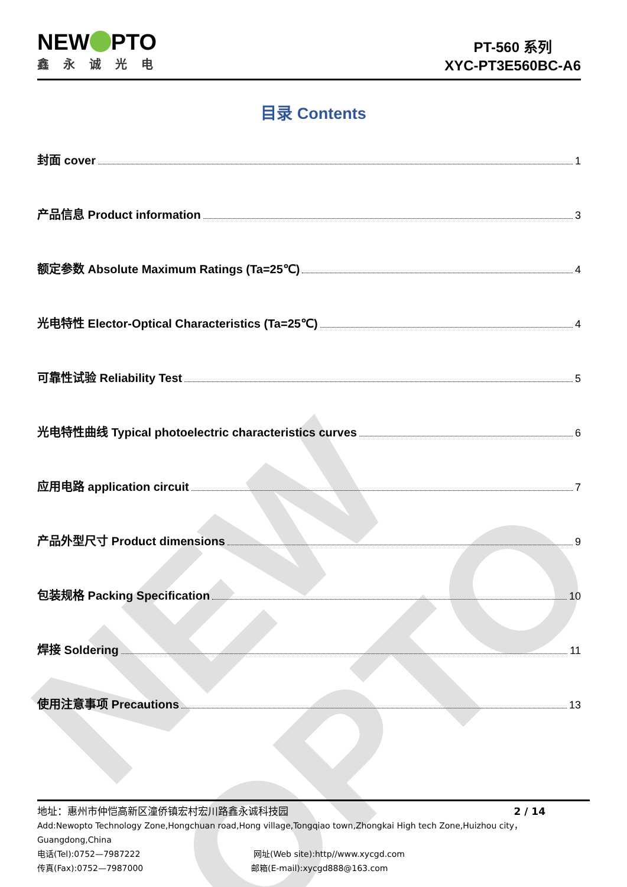NEW OPTO
NEW PTO
鑫永诚光电
PT-560 系列
XYC-PT3E560BC-A6
目录 Contents
封面 cover 1
产品信息 Product information 3
额定参数 Absolute Maximum Ratings (Ta=25℃) 4
光电特性 Elector-Optical Characteristics (Ta=25℃) 4
可靠性试验 Reliability Test 5
光电特性曲线 Typical photoelectric characteristics curves 6
应用电路 application circuit 7
产品外型尺寸 Product dimensions 9
包装规格 Packing Specification 10
焊接 Soldering 11
使用注意事项 Precautions 13
地址：惠州市仲恺高新区潼侨镇宏村宏川路鑫永诚科技园 2 / 14
Add:Newopto Technology Zone,Hongchuan road,Hong village,Tongqiao town,Zhongkai High tech Zone,Huizhou city，Guangdong,China
电话(Tel):0752—7987222 网址(Web site):http//www.xycgd.com
传真(Fax):0752—7987000 邮箱(E-mail):xycgd888@163.com